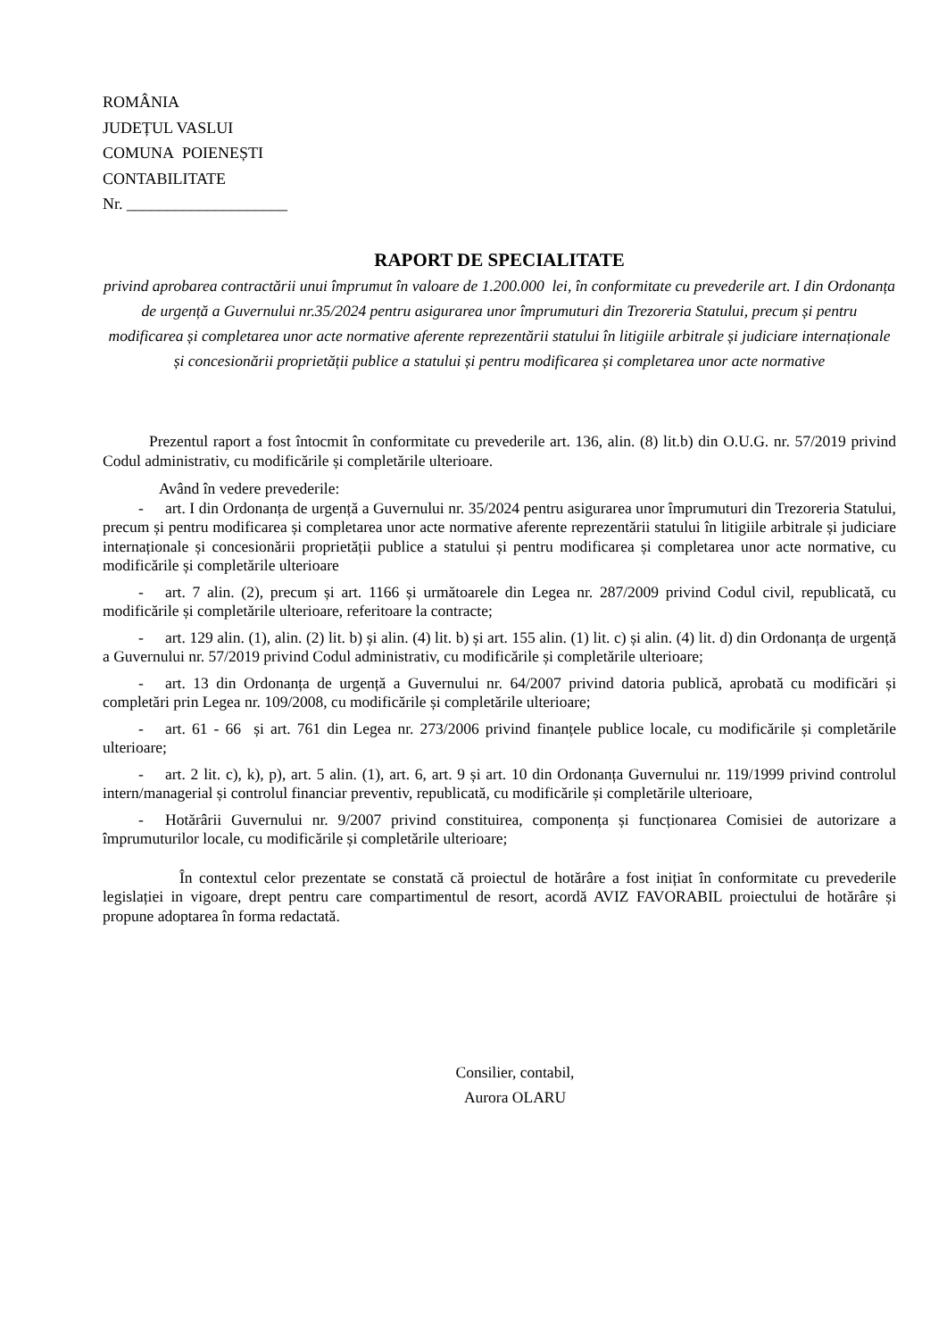ROMÂNIA
JUDEȚUL VASLUI
COMUNA POIENEȘTI
CONTABILITATE
Nr. ____________________
RAPORT DE SPECIALITATE
privind aprobarea contractării unui împrumut în valoare de 1.200.000 lei, în conformitate cu prevederile art. I din Ordonanța de urgență a Guvernului nr.35/2024 pentru asigurarea unor împrumuturi din Trezoreria Statului, precum și pentru modificarea și completarea unor acte normative aferente reprezentării statului în litigiile arbitrale și judiciare internaționale și concesionării proprietății publice a statului și pentru modificarea și completarea unor acte normative
Prezentul raport a fost întocmit în conformitate cu prevederile art. 136, alin. (8) lit.b) din O.U.G. nr. 57/2019 privind Codul administrativ, cu modificările și completările ulterioare.
Având în vedere prevederile:
- art. I din Ordonanța de urgență a Guvernului nr. 35/2024 pentru asigurarea unor împrumuturi din Trezoreria Statului, precum și pentru modificarea și completarea unor acte normative aferente reprezentării statului în litigiile arbitrale și judiciare internaționale și concesionării proprietății publice a statului și pentru modificarea și completarea unor acte normative, cu modificările și completările ulterioare
- art. 7 alin. (2), precum și art. 1166 și următoarele din Legea nr. 287/2009 privind Codul civil, republicată, cu modificările și completările ulterioare, referitoare la contracte;
- art. 129 alin. (1), alin. (2) lit. b) și alin. (4) lit. b) și art. 155 alin. (1) lit. c) și alin. (4) lit. d) din Ordonanța de urgență a Guvernului nr. 57/2019 privind Codul administrativ, cu modificările și completările ulterioare;
- art. 13 din Ordonanța de urgență a Guvernului nr. 64/2007 privind datoria publică, aprobată cu modificări și completări prin Legea nr. 109/2008, cu modificările și completările ulterioare;
- art. 61 - 66 și art. 761 din Legea nr. 273/2006 privind finanțele publice locale, cu modificările și completările ulterioare;
- art. 2 lit. c), k), p), art. 5 alin. (1), art. 6, art. 9 și art. 10 din Ordonanța Guvernului nr. 119/1999 privind controlul intern/managerial și controlul financiar preventiv, republicată, cu modificările și completările ulterioare,
- Hotărârii Guvernului nr. 9/2007 privind constituirea, componența și funcționarea Comisiei de autorizare a împrumuturilor locale, cu modificările și completările ulterioare;
În contextul celor prezentate se constată că proiectul de hotărâre a fost inițiat în conformitate cu prevederile legislației in vigoare, drept pentru care compartimentul de resort, acordă AVIZ FAVORABIL proiectului de hotărâre și propune adoptarea în forma redactată.
Consilier, contabil,
Aurora OLARU